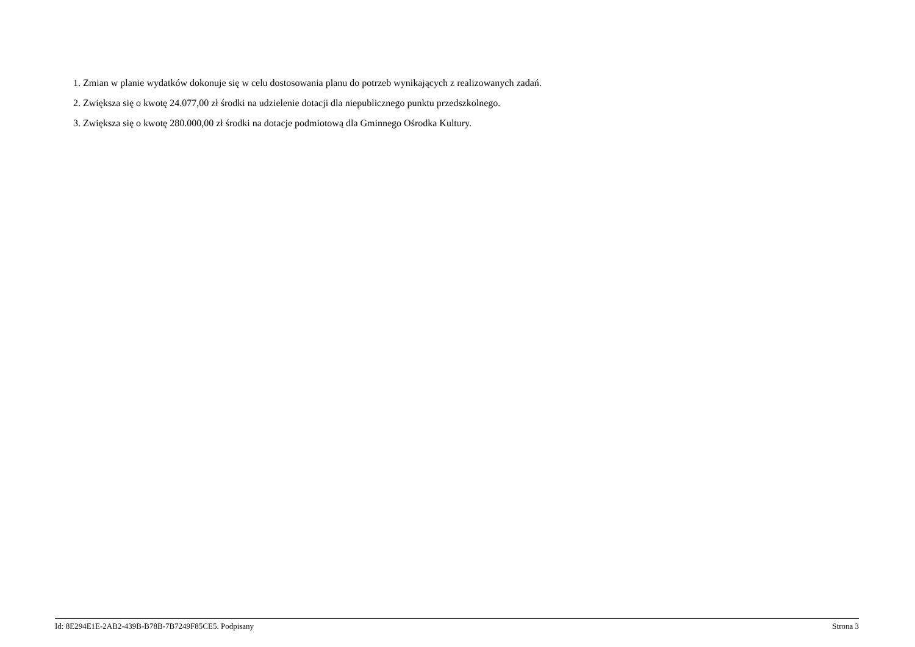1. Zmian w planie wydatków dokonuje się w celu dostosowania planu do potrzeb wynikających z realizowanych zadań.
2. Zwiększa się o kwotę 24.077,00 zł środki na udzielenie dotacji dla niepublicznego punktu przedszkolnego.
3. Zwiększa się o kwotę 280.000,00 zł środki na dotacje podmiotową dla Gminnego Ośrodka Kultury.
Id: 8E294E1E-2AB2-439B-B78B-7B7249F85CE5. Podpisany Strona 3